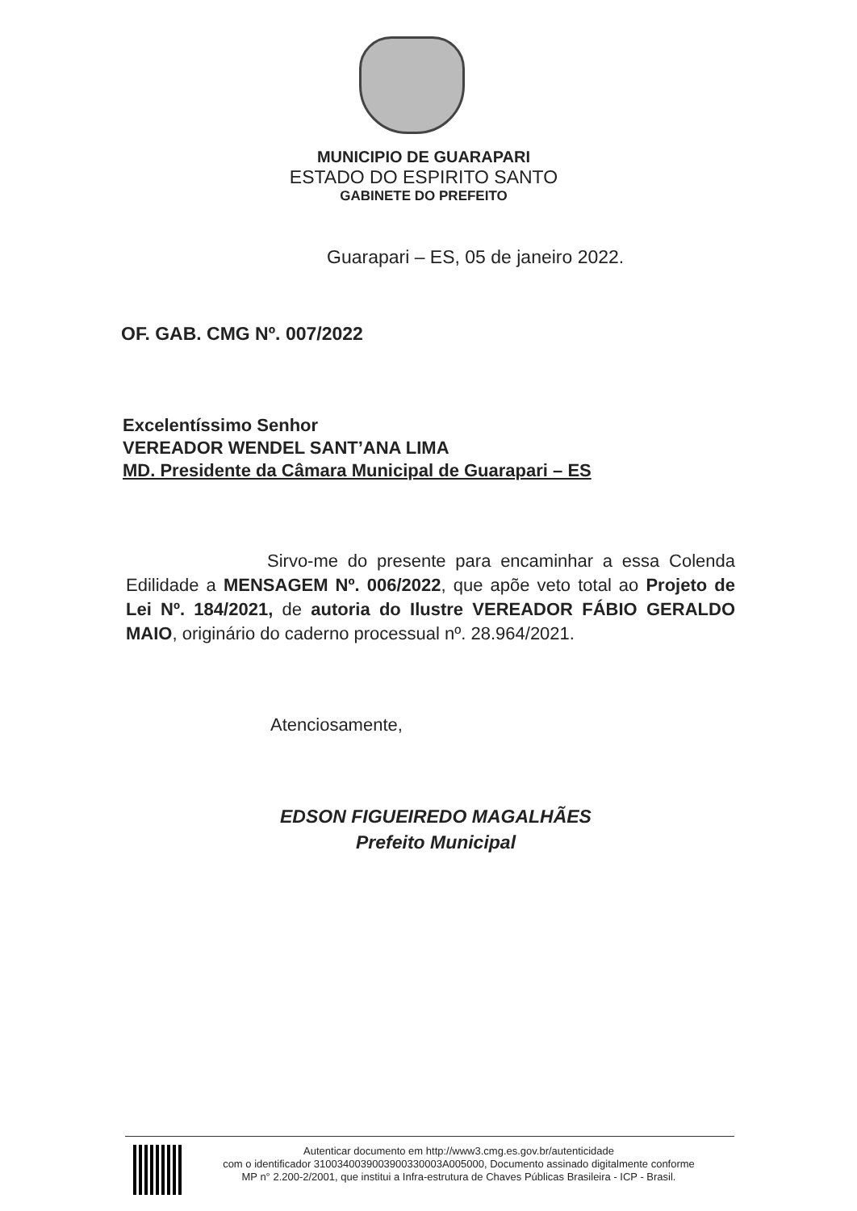MUNICIPIO DE GUARAPARI
ESTADO DO ESPIRITO SANTO
GABINETE DO PREFEITO
Guarapari – ES, 05 de janeiro 2022.
OF. GAB. CMG Nº. 007/2022
Excelentíssimo Senhor
VEREADOR WENDEL SANT’ANA LIMA
MD. Presidente da Câmara Municipal de Guarapari – ES
Sirvo-me do presente para encaminhar a essa Colenda Edilidade a MENSAGEM Nº. 006/2022, que apõe veto total ao Projeto de Lei Nº. 184/2021, de autoria do Ilustre VEREADOR FÁBIO GERALDO MAIO, originário do caderno processual nº. 28.964/2021.
Atenciosamente,
EDSON FIGUEIREDO MAGALHÃES
Prefeito Municipal
Autenticar documento em http://www3.cmg.es.gov.br/autenticidade
com o identificador 3100340039003900330003A005000, Documento assinado digitalmente conforme
MP n° 2.200-2/2001, que institui a Infra-estrutura de Chaves Públicas Brasileira - ICP - Brasil.